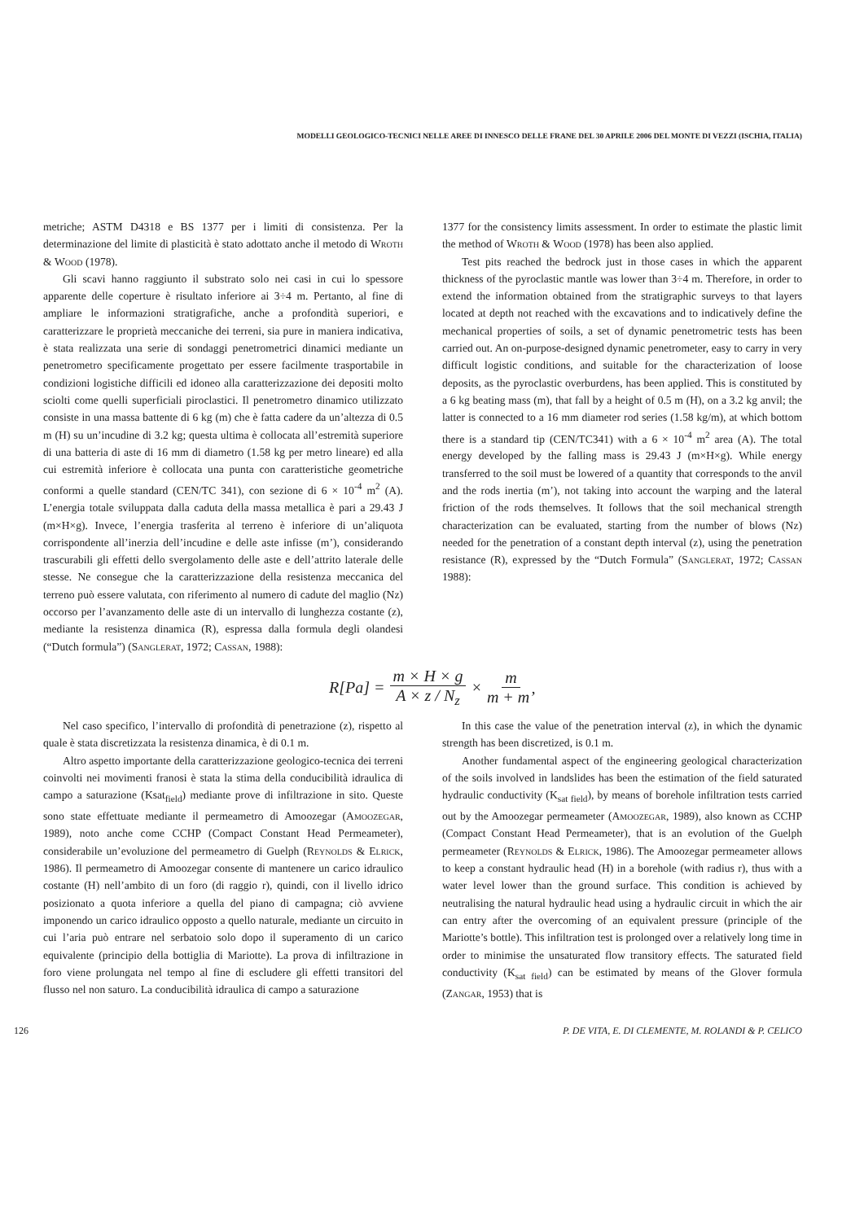MODELLI GEOLOGICO-TECNICI NELLE AREE DI INNESCO DELLE FRANE DEL 30 APRILE 2006 DEL MONTE DI VEZZI (ISCHIA, ITALIA)
metriche; ASTM D4318 e BS 1377 per i limiti di consistenza. Per la determinazione del limite di plasticità è stato adottato anche il metodo di Wroth & Wood (1978).
Gli scavi hanno raggiunto il substrato solo nei casi in cui lo spessore apparente delle coperture è risultato inferiore ai 3÷4 m. Pertanto, al fine di ampliare le informazioni stratigrafiche, anche a profondità superiori, e caratterizzare le proprietà meccaniche dei terreni, sia pure in maniera indicativa, è stata realizzata una serie di sondaggi penetrometrici dinamici mediante un penetrometro specificamente progettato per essere facilmente trasportabile in condizioni logistiche difficili ed idoneo alla caratterizzazione dei depositi molto sciolti come quelli superficiali piroclastici. Il penetrometro dinamico utilizzato consiste in una massa battente di 6 kg (m) che è fatta cadere da un’altezza di 0.5 m (H) su un’incudine di 3.2 kg; questa ultima è collocata all’estremità superiore di una batteria di aste di 16 mm di diametro (1.58 kg per metro lineare) ed alla cui estremità inferiore è collocata una punta con caratteristiche geometriche conformi a quelle standard (CEN/TC 341), con sezione di 6 × 10<sup>-4</sup> m<sup>2</sup> (A). L’energia totale sviluppata dalla caduta della massa metallica è pari a 29.43 J (m×H×g). Invece, l’energia trasferita al terreno è inferiore di un’aliquota corrispondente all’inerzia dell’incudine e delle aste infisse (m’), considerando trascurabili gli effetti dello svergolamento delle aste e dell’attrito laterale delle stesse. Ne consegue che la caratterizzazione della resistenza meccanica del terreno può essere valutata, con riferimento al numero di cadute del maglio (Nz) occorso per l’avanzamento delle aste di un intervallo di lunghezza costante (z), mediante la resistenza dinamica (R), espressa dalla formula degli olandesi (“Dutch formula”) (Sanglerat, 1972; Cassan, 1988):
1377 for the consistency limits assessment. In order to estimate the plastic limit the method of Wroth & Wood (1978) has been also applied.
Test pits reached the bedrock just in those cases in which the apparent thickness of the pyroclastic mantle was lower than 3÷4 m. Therefore, in order to extend the information obtained from the stratigraphic surveys to that layers located at depth not reached with the excavations and to indicatively define the mechanical properties of soils, a set of dynamic penetrometric tests has been carried out. An on-purpose-designed dynamic penetrometer, easy to carry in very difficult logistic conditions, and suitable for the characterization of loose deposits, as the pyroclastic overburdens, has been applied. This is constituted by a 6 kg beating mass (m), that fall by a height of 0.5 m (H), on a 3.2 kg anvil; the latter is connected to a 16 mm diameter rod series (1.58 kg/m), at which bottom there is a standard tip (CEN/TC341) with a 6 × 10<sup>-4</sup> m<sup>2</sup> area (A). The total energy developed by the falling mass is 29.43 J (m×H×g). While energy transferred to the soil must be lowered of a quantity that corresponds to the anvil and the rods inertia (m’), not taking into account the warping and the lateral friction of the rods themselves. It follows that the soil mechanical strength characterization can be evaluated, starting from the number of blows (Nz) needed for the penetration of a constant depth interval (z), using the penetration resistance (R), expressed by the “Dutch Formula” (Sanglerat, 1972; Cassan 1988):
R[Pa] = m × H × g A × z / N<sub>z</sub> × m m + m’
Nel caso specifico, l’intervallo di profondità di penetrazione (z), rispetto al quale è stata discretizzata la resistenza dinamica, è di 0.1 m.
Altro aspetto importante della caratterizzazione geologico-tecnica dei terreni coinvolti nei movimenti franosi è stata la stima della conducibilità idraulica di campo a saturazione (Ksat<sub>field</sub>) mediante prove di infiltrazione in sito. Queste sono state effettuate mediante il permeametro di Amoozegar (Amoozegar, 1989), noto anche come CCHP (Compact Constant Head Permeameter), considerabile un’evoluzione del permeametro di Guelph (Reynolds & Elrick, 1986). Il permeametro di Amoozegar consente di mantenere un carico idraulico costante (H) nell’ambito di un foro (di raggio r), quindi, con il livello idrico posizionato a quota inferiore a quella del piano di campagna; ciò avviene imponendo un carico idraulico opposto a quello naturale, mediante un circuito in cui l’aria può entrare nel serbatoio solo dopo il superamento di un carico equivalente (principio della bottiglia di Mariotte). La prova di infiltrazione in foro viene prolungata nel tempo al fine di escludere gli effetti transitori del flusso nel non saturo. La conducibilità idraulica di campo a saturazione
In this case the value of the penetration interval (z), in which the dynamic strength has been discretized, is 0.1 m.
Another fundamental aspect of the engineering geological characterization of the soils involved in landslides has been the estimation of the field saturated hydraulic conductivity (K<sub>sat field</sub>), by means of borehole infiltration tests carried out by the Amoozegar permeameter (Amoozegar, 1989), also known as CCHP (Compact Constant Head Permeameter), that is an evolution of the Guelph permeameter (Reynolds & Elrick, 1986). The Amoozegar permeameter allows to keep a constant hydraulic head (H) in a borehole (with radius r), thus with a water level lower than the ground surface. This condition is achieved by neutralising the natural hydraulic head using a hydraulic circuit in which the air can entry after the overcoming of an equivalent pressure (principle of the Mariotte’s bottle). This infiltration test is prolonged over a relatively long time in order to minimise the unsaturated flow transitory effects. The saturated field conductivity (K<sub>sat field</sub>) can be estimated by means of the Glover formula (Zangar, 1953) that is
126 P. DE VITA, E. DI CLEMENTE, M. ROLANDI & P. CELICO